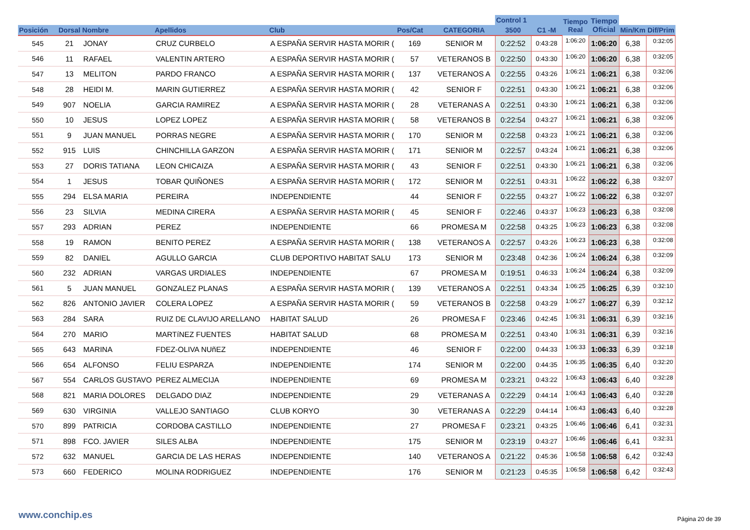| | | | | | | | Control 1 | | Tiempo Real | Tiempo Oficial | | |
| --- | --- | --- | --- | --- | --- | --- | --- | --- | --- | --- | --- | --- |
| Posición | Dorsal | Nombre | Apellidos | Club | Pos/Cat | CATEGORIA | 3500 | C1 -M | | | Min/Km | Dif/Prim |
| 545 | 21 | JONAY | CRUZ CURBELO | A ESPAÑA SERVIR HASTA MORIR ( | 169 | SENIOR M | 0:22:52 | 0:43:28 | 1:06:20 | 1:06:20 | 6,38 | 0:32:05 |
| 546 | 11 | RAFAEL | VALENTIN ARTERO | A ESPAÑA SERVIR HASTA MORIR ( | 57 | VETERANOS B | 0:22:50 | 0:43:30 | 1:06:20 | 1:06:20 | 6,38 | 0:32:05 |
| 547 | 13 | MELITON | PARDO FRANCO | A ESPAÑA SERVIR HASTA MORIR ( | 137 | VETERANOS A | 0:22:55 | 0:43:26 | 1:06:21 | 1:06:21 | 6,38 | 0:32:06 |
| 548 | 28 | HEIDI M. | MARIN GUTIERREZ | A ESPAÑA SERVIR HASTA MORIR ( | 42 | SENIOR F | 0:22:51 | 0:43:30 | 1:06:21 | 1:06:21 | 6,38 | 0:32:06 |
| 549 | 907 | NOELIA | GARCIA RAMIREZ | A ESPAÑA SERVIR HASTA MORIR ( | 28 | VETERANAS A | 0:22:51 | 0:43:30 | 1:06:21 | 1:06:21 | 6,38 | 0:32:06 |
| 550 | 10 | JESUS | LOPEZ LOPEZ | A ESPAÑA SERVIR HASTA MORIR ( | 58 | VETERANOS B | 0:22:54 | 0:43:27 | 1:06:21 | 1:06:21 | 6,38 | 0:32:06 |
| 551 | 9 | JUAN MANUEL | PORRAS NEGRE | A ESPAÑA SERVIR HASTA MORIR ( | 170 | SENIOR M | 0:22:58 | 0:43:23 | 1:06:21 | 1:06:21 | 6,38 | 0:32:06 |
| 552 | 915 | LUIS | CHINCHILLA GARZON | A ESPAÑA SERVIR HASTA MORIR ( | 171 | SENIOR M | 0:22:57 | 0:43:24 | 1:06:21 | 1:06:21 | 6,38 | 0:32:06 |
| 553 | 27 | DORIS TATIANA | LEON CHICAIZA | A ESPAÑA SERVIR HASTA MORIR ( | 43 | SENIOR F | 0:22:51 | 0:43:30 | 1:06:21 | 1:06:21 | 6,38 | 0:32:06 |
| 554 | 1 | JESUS | TOBAR QUIÑONES | A ESPAÑA SERVIR HASTA MORIR ( | 172 | SENIOR M | 0:22:51 | 0:43:31 | 1:06:22 | 1:06:22 | 6,38 | 0:32:07 |
| 555 | 294 | ELSA MARIA | PEREIRA | INDEPENDIENTE | 44 | SENIOR F | 0:22:55 | 0:43:27 | 1:06:22 | 1:06:22 | 6,38 | 0:32:07 |
| 556 | 23 | SILVIA | MEDINA CIRERA | A ESPAÑA SERVIR HASTA MORIR ( | 45 | SENIOR F | 0:22:46 | 0:43:37 | 1:06:23 | 1:06:23 | 6,38 | 0:32:08 |
| 557 | 293 | ADRIAN | PEREZ | INDEPENDIENTE | 66 | PROMESA M | 0:22:58 | 0:43:25 | 1:06:23 | 1:06:23 | 6,38 | 0:32:08 |
| 558 | 19 | RAMON | BENITO PEREZ | A ESPAÑA SERVIR HASTA MORIR ( | 138 | VETERANOS A | 0:22:57 | 0:43:26 | 1:06:23 | 1:06:23 | 6,38 | 0:32:08 |
| 559 | 82 | DANIEL | AGULLO GARCIA | CLUB DEPORTIVO HABITAT SALU | 173 | SENIOR M | 0:23:48 | 0:42:36 | 1:06:24 | 1:06:24 | 6,38 | 0:32:09 |
| 560 | 232 | ADRIAN | VARGAS URDIALES | INDEPENDIENTE | 67 | PROMESA M | 0:19:51 | 0:46:33 | 1:06:24 | 1:06:24 | 6,38 | 0:32:09 |
| 561 | 5 | JUAN MANUEL | GONZALEZ PLANAS | A ESPAÑA SERVIR HASTA MORIR ( | 139 | VETERANOS A | 0:22:51 | 0:43:34 | 1:06:25 | 1:06:25 | 6,39 | 0:32:10 |
| 562 | 826 | ANTONIO JAVIER | COLERA LOPEZ | A ESPAÑA SERVIR HASTA MORIR ( | 59 | VETERANOS B | 0:22:58 | 0:43:29 | 1:06:27 | 1:06:27 | 6,39 | 0:32:12 |
| 563 | 284 | SARA | RUIZ DE CLAVIJO ARELLANO | HABITAT SALUD | 26 | PROMESA F | 0:23:46 | 0:42:45 | 1:06:31 | 1:06:31 | 6,39 | 0:32:16 |
| 564 | 270 | MARIO | MARTíNEZ FUENTES | HABITAT SALUD | 68 | PROMESA M | 0:22:51 | 0:43:40 | 1:06:31 | 1:06:31 | 6,39 | 0:32:16 |
| 565 | 643 | MARINA | FDEZ-OLIVA NUñEZ | INDEPENDIENTE | 46 | SENIOR F | 0:22:00 | 0:44:33 | 1:06:33 | 1:06:33 | 6,39 | 0:32:18 |
| 566 | 654 | ALFONSO | FELIU ESPARZA | INDEPENDIENTE | 174 | SENIOR M | 0:22:00 | 0:44:35 | 1:06:35 | 1:06:35 | 6,40 | 0:32:20 |
| 567 | 554 | CARLOS GUSTAVO | PEREZ ALMECIJA | INDEPENDIENTE | 69 | PROMESA M | 0:23:21 | 0:43:22 | 1:06:43 | 1:06:43 | 6,40 | 0:32:28 |
| 568 | 821 | MARIA DOLORES | DELGADO DIAZ | INDEPENDIENTE | 29 | VETERANAS A | 0:22:29 | 0:44:14 | 1:06:43 | 1:06:43 | 6,40 | 0:32:28 |
| 569 | 630 | VIRGINIA | VALLEJO SANTIAGO | CLUB KORYO | 30 | VETERANAS A | 0:22:29 | 0:44:14 | 1:06:43 | 1:06:43 | 6,40 | 0:32:28 |
| 570 | 899 | PATRICIA | CORDOBA CASTILLO | INDEPENDIENTE | 27 | PROMESA F | 0:23:21 | 0:43:25 | 1:06:46 | 1:06:46 | 6,41 | 0:32:31 |
| 571 | 898 | FCO. JAVIER | SILES ALBA | INDEPENDIENTE | 175 | SENIOR M | 0:23:19 | 0:43:27 | 1:06:46 | 1:06:46 | 6,41 | 0:32:31 |
| 572 | 632 | MANUEL | GARCIA DE LAS HERAS | INDEPENDIENTE | 140 | VETERANOS A | 0:21:22 | 0:45:36 | 1:06:58 | 1:06:58 | 6,42 | 0:32:43 |
| 573 | 660 | FEDERICO | MOLINA RODRIGUEZ | INDEPENDIENTE | 176 | SENIOR M | 0:21:23 | 0:45:35 | 1:06:58 | 1:06:58 | 6,42 | 0:32:43 |
www.conchip.es
Página 20 de 39